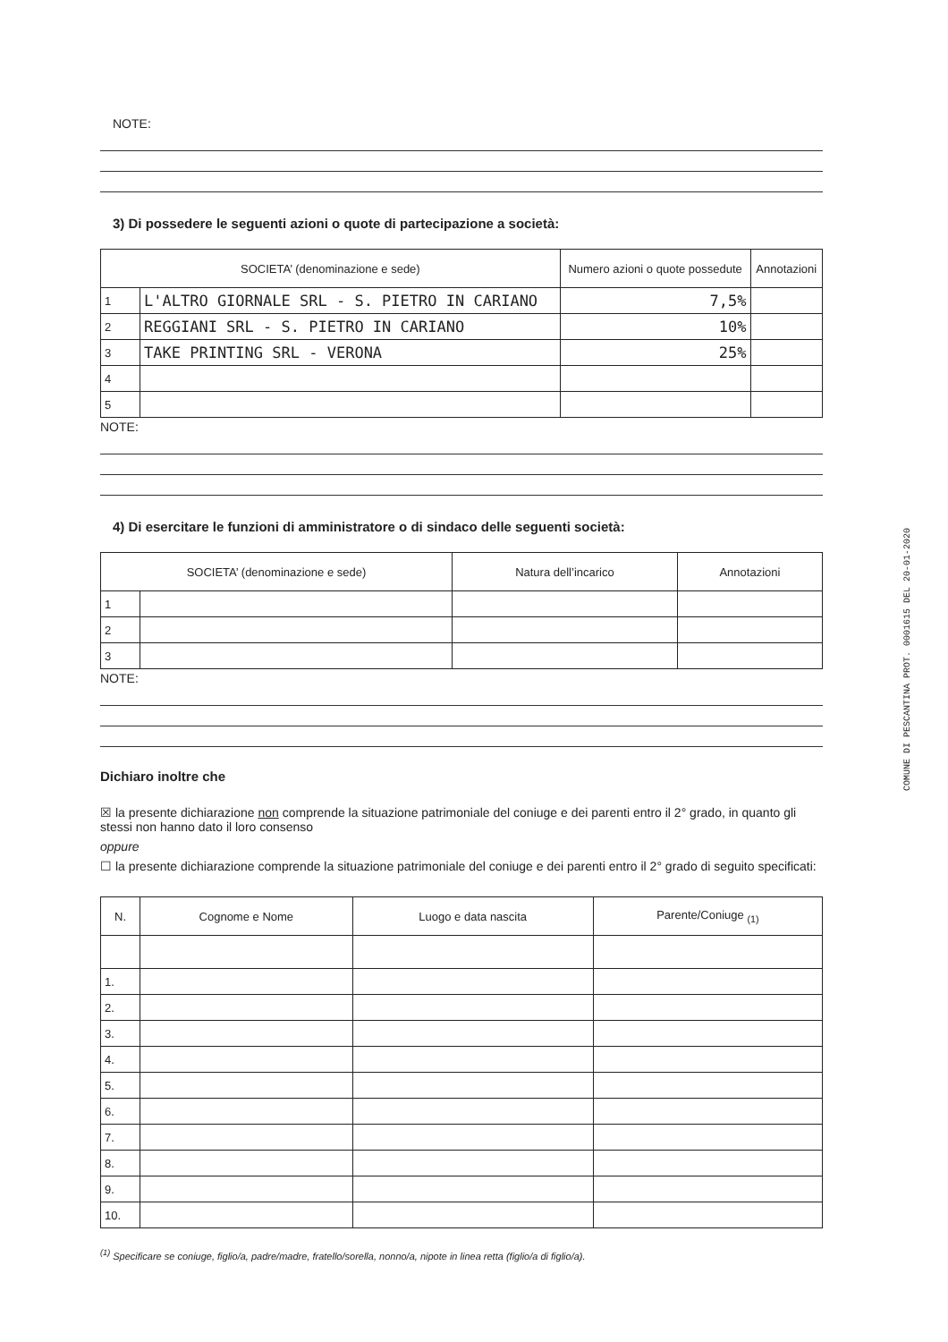COMUNE DI PESCANTINA PROT. 0001615 DEL 20-01-2020
NOTE:
3) Di possedere le seguenti azioni o quote di partecipazione a società:
| SOCIETA’ (denominazione e sede) | | Numero azioni o quote possedute | Annotazioni |
| --- | --- | --- | --- |
| 1 | L'ALTRO GIORNALE SRL - S. PIETRO IN CARIANO | 7,5% | |
| 2 | REGGIANI SRL - S. PIETRO IN CARIANO | 10% | |
| 3 | TAKE PRINTING SRL - VERONA | 25% | |
| 4 | | | |
| 5 | | | |
NOTE:
4) Di esercitare le funzioni di amministratore o di sindaco delle seguenti società:
| SOCIETA’ (denominazione e sede) | | Natura dell’incarico | Annotazioni |
| --- | --- | --- | --- |
| 1 | | | |
| 2 | | | |
| 3 | | | |
NOTE:
Dichiaro inoltre che
☒ la presente dichiarazione non comprende la situazione patrimoniale del coniuge e dei parenti entro il 2° grado, in quanto gli stessi non hanno dato il loro consenso
oppure
☐ la presente dichiarazione comprende la situazione patrimoniale del coniuge e dei parenti entro il 2° grado di seguito specificati:
| N. | Cognome e Nome | Luogo e data nascita | Parente/Coniuge <sub>(1)</sub> |
| --- | --- | --- | --- |
| 1. | | | |
| 2. | | | |
| 3. | | | |
| 4. | | | |
| 5. | | | |
| 6. | | | |
| 7. | | | |
| 8. | | | |
| 9. | | | |
| 10. | | | |
<sup>(1)</sup> Specificare se coniuge, figlio/a, padre/madre, fratello/sorella, nonno/a, nipote in linea retta (figlio/a di figlio/a).